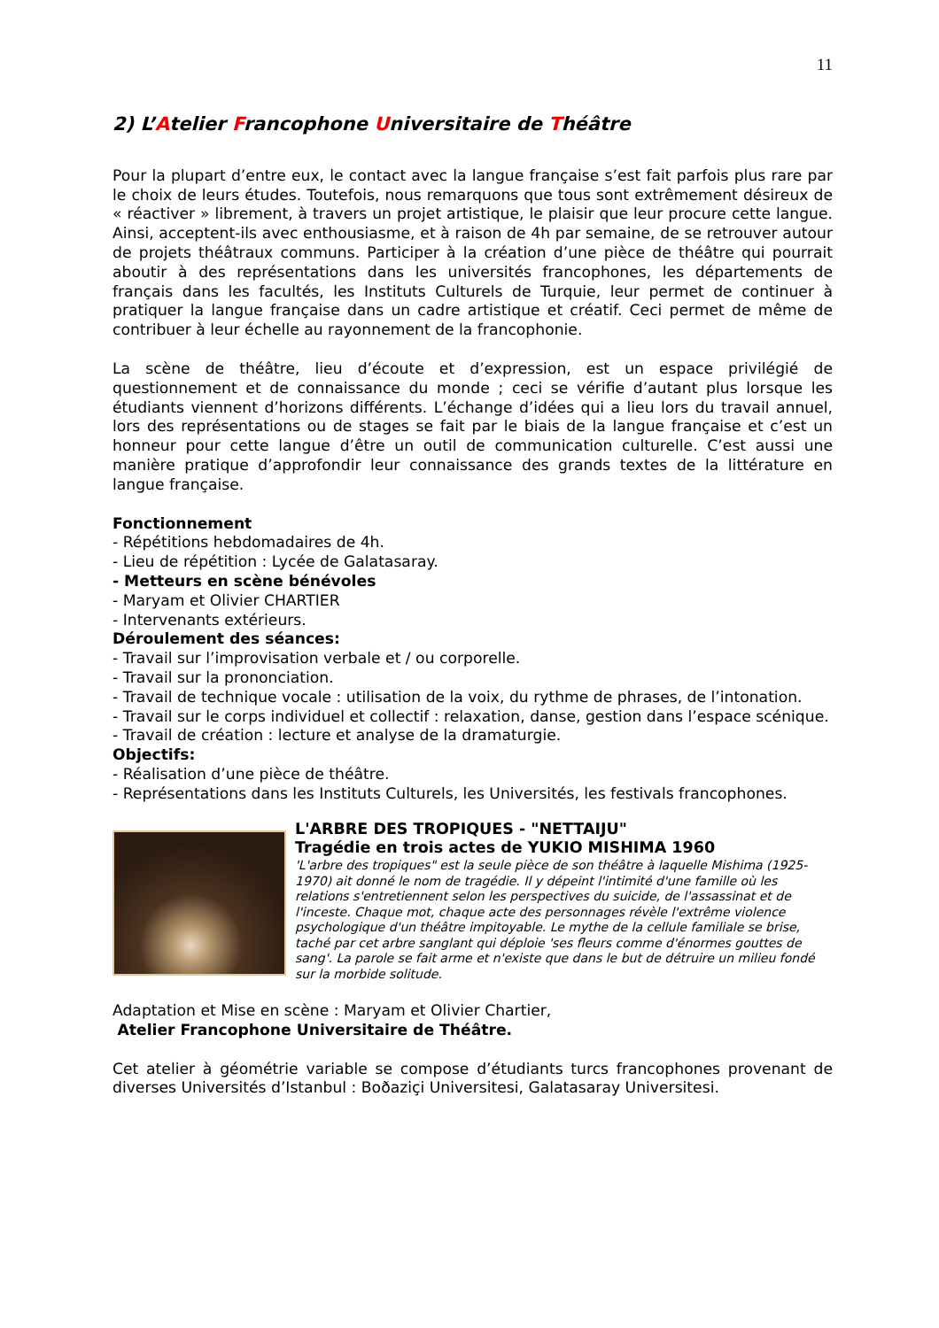11
2) L’Atelier Francophone Universitaire de Théâtre
Pour la plupart d’entre eux, le contact avec la langue française s’est fait parfois plus rare par le choix de leurs études. Toutefois, nous remarquons que tous sont extrêmement désireux de « réactiver » librement, à travers un projet artistique, le plaisir que leur procure cette langue. Ainsi, acceptent-ils avec enthousiasme, et à raison de 4h par semaine, de se retrouver autour de projets théâtraux communs. Participer à la création d’une pièce de théâtre qui pourrait aboutir à des représentations dans les universités francophones, les départements de français dans les facultés, les Instituts Culturels de Turquie, leur permet de continuer à pratiquer la langue française dans un cadre artistique et créatif. Ceci permet de même de contribuer à leur échelle au rayonnement de la francophonie.
La scène de théâtre, lieu d’écoute et d’expression, est un espace privilégié de questionnement et de connaissance du monde ; ceci se vérifie d’autant plus lorsque les étudiants viennent d’horizons différents. L’échange d’idées qui a lieu lors du travail annuel, lors des représentations ou de stages se fait par le biais de la langue française et c’est un honneur pour cette langue d’être un outil de communication culturelle. C’est aussi une manière pratique d’approfondir leur connaissance des grands textes de la littérature en langue française.
Fonctionnement
- Répétitions hebdomadaires de 4h.
- Lieu de répétition : Lycée de Galatasaray.
- Metteurs en scène bénévoles
- Maryam et Olivier CHARTIER
- Intervenants extérieurs.
Déroulement des séances:
- Travail sur l’improvisation verbale et / ou corporelle.
- Travail sur la prononciation.
- Travail de technique vocale : utilisation de la voix, du rythme de phrases, de l’intonation.
- Travail sur le corps individuel et collectif : relaxation, danse, gestion dans l’espace scénique.
- Travail de création : lecture et analyse de la dramaturgie.
Objectifs:
- Réalisation d’une pièce de théâtre.
- Représentations dans les Instituts Culturels, les Universités, les festivals francophones.
L'ARBRE DES TROPIQUES - "NETTAIJU"
Tragédie en trois actes de YUKIO MISHIMA 1960
'L'arbre des tropiques" est la seule pièce de son théâtre à laquelle Mishima (1925-1970) ait donné le nom de tragédie. Il y dépeint l'intimité d'une famille où les relations s'entretiennent selon les perspectives du suicide, de l'assassinat et de l'inceste. Chaque mot, chaque acte des personnages révèle l'extrême violence psychologique d'un théâtre impitoyable. Le mythe de la cellule familiale se brise, taché par cet arbre sanglant qui déploie 'ses fleurs comme d'énormes gouttes de sang'. La parole se fait arme et n'existe que dans le but de détruire un milieu fondé sur la morbide solitude.
Adaptation et Mise en scène : Maryam et Olivier Chartier,
Atelier Francophone Universitaire de Théâtre.
Cet atelier à géométrie variable se compose d’étudiants turcs francophones provenant de diverses Universités d’Istanbul : Boðaziçi Universitesi, Galatasaray Universitesi.